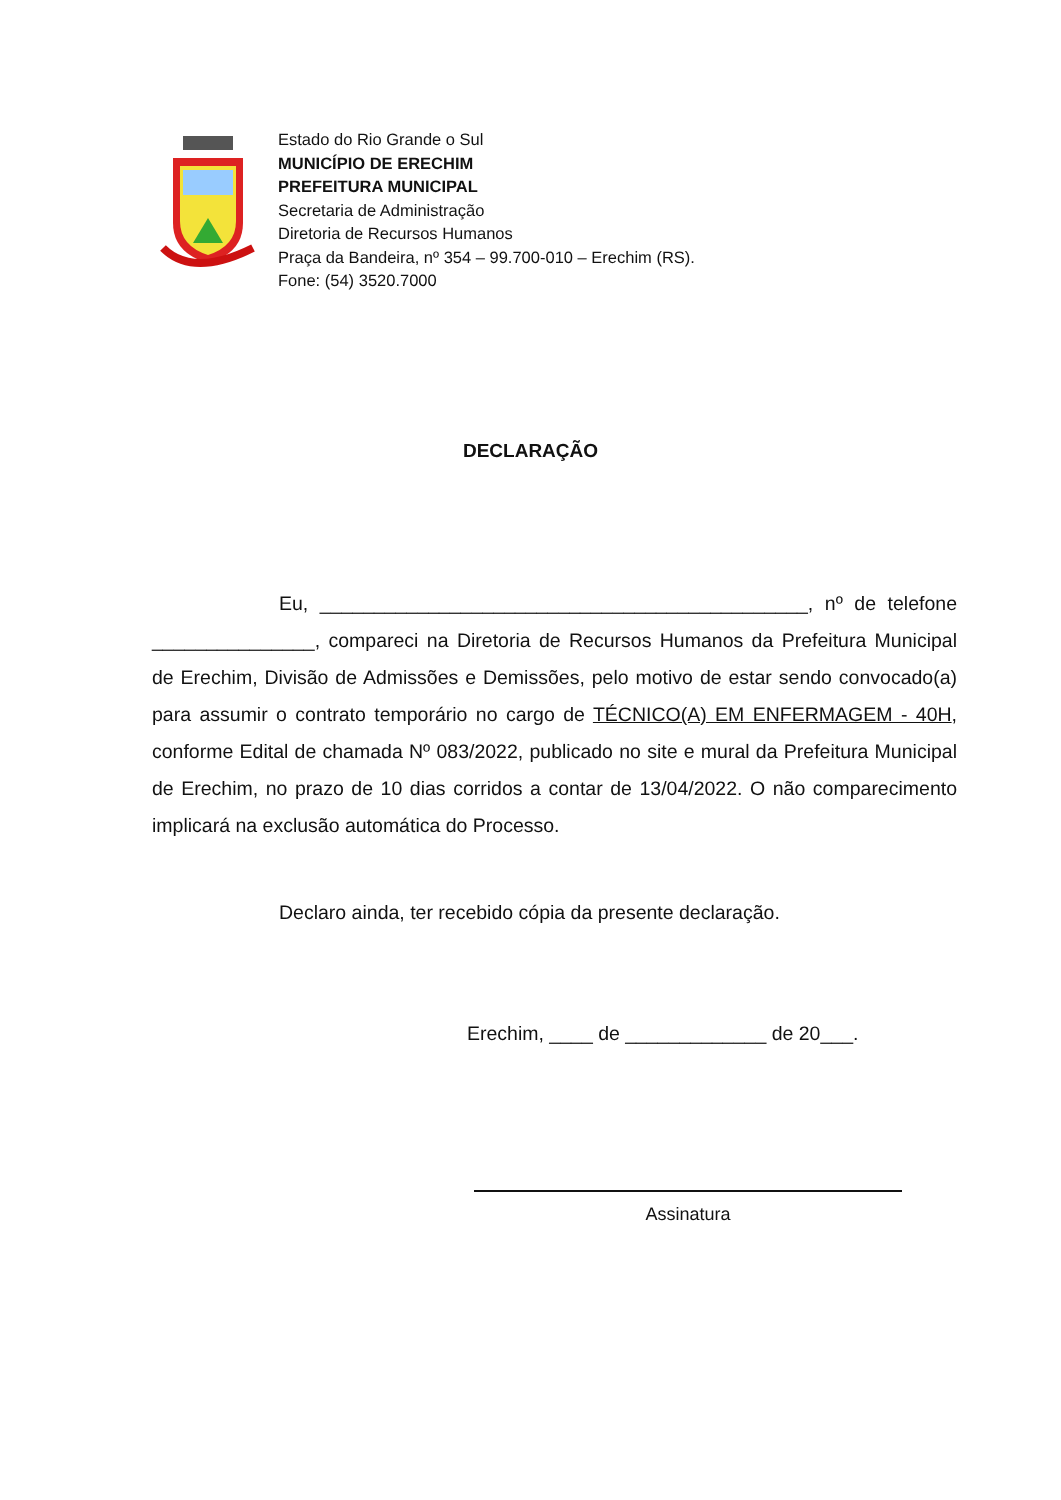Estado do Rio Grande o Sul
MUNICÍPIO DE ERECHIM
PREFEITURA MUNICIPAL
Secretaria de Administração
Diretoria de Recursos Humanos
Praça da Bandeira, nº 354 – 99.700-010 – Erechim (RS).
Fone: (54) 3520.7000
DECLARAÇÃO
Eu, _____________________________________________, nº de telefone _______________, compareci na Diretoria de Recursos Humanos da Prefeitura Municipal de Erechim, Divisão de Admissões e Demissões, pelo motivo de estar sendo convocado(a) para assumir o contrato temporário no cargo de TÉCNICO(A) EM ENFERMAGEM - 40H, conforme Edital de chamada Nº 083/2022, publicado no site e mural da Prefeitura Municipal de Erechim, no prazo de 10 dias corridos a contar de 13/04/2022. O não comparecimento implicará na exclusão automática do Processo.
Declaro ainda, ter recebido cópia da presente declaração.
Erechim, ____ de _____________ de 20___.
Assinatura